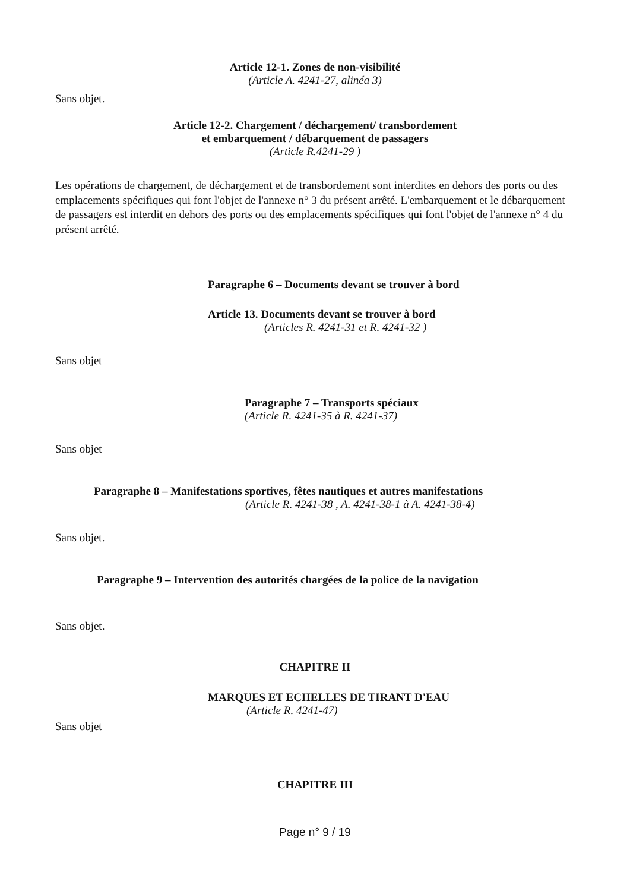Article 12-1. Zones de non-visibilité
(Article A. 4241-27, alinéa 3)
Sans objet.
Article 12-2. Chargement / déchargement/ transbordement
et embarquement / débarquement de passagers
(Article R.4241-29 )
Les opérations de chargement, de déchargement et de transbordement sont interdites en dehors des ports ou des emplacements spécifiques qui font l'objet de l'annexe n° 3 du présent arrêté. L'embarquement et le débarquement de passagers est interdit en dehors des ports ou des emplacements spécifiques qui font l'objet de l'annexe n° 4 du présent arrêté.
Paragraphe 6 – Documents devant se trouver à bord
Article 13. Documents devant se trouver à bord
(Articles R. 4241-31 et R. 4241-32 )
Sans objet
Paragraphe 7 – Transports spéciaux
(Article R. 4241-35 à R. 4241-37)
Sans objet
Paragraphe 8 – Manifestations sportives, fêtes nautiques et autres manifestations
(Article R. 4241-38 , A. 4241-38-1 à A. 4241-38-4)
Sans objet.
Paragraphe 9 – Intervention des autorités chargées de la police de la navigation
Sans objet.
CHAPITRE II
MARQUES ET ECHELLES DE TIRANT D'EAU
(Article R. 4241-47)
Sans objet
CHAPITRE III
Page n° 9 / 19